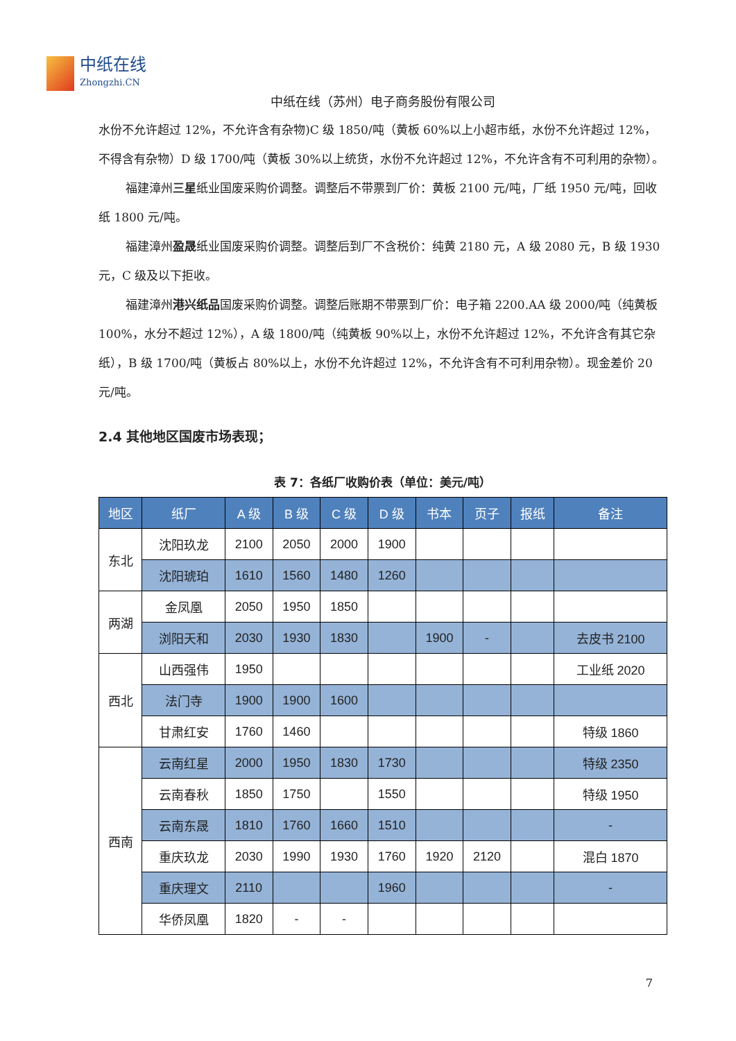中纸在线
Zhongzhi.CN
中纸在线（苏州）电子商务股份有限公司
水份不允许超过 12%，不允许含有杂物)C 级 1850/吨（黄板 60%以上小超市纸，水份不允许超过 12%，不得含有杂物）D 级 1700/吨（黄板 30%以上统货，水份不允许超过 12%，不允许含有不可利用的杂物）。
福建漳州三星纸业国废采购价调整。调整后不带票到厂价：黄板 2100 元/吨，厂纸 1950 元/吨，回收纸 1800 元/吨。
福建漳州盈晟纸业国废采购价调整。调整后到厂不含税价：纯黄 2180 元，A 级 2080 元，B 级 1930 元，C 级及以下拒收。
福建漳州港兴纸品国废采购价调整。调整后账期不带票到厂价：电子箱 2200.AA 级 2000/吨（纯黄板 100%，水分不超过 12%），A 级 1800/吨（纯黄板 90%以上，水份不允许超过 12%，不允许含有其它杂纸），B 级 1700/吨（黄板占 80%以上，水份不允许超过 12%，不允许含有不可利用杂物）。现金差价 20 元/吨。
2.4 其他地区国废市场表现；
表 7：各纸厂收购价表（单位：美元/吨）
| 地区 | 纸厂 | A 级 | B 级 | C 级 | D 级 | 书本 | 页子 | 报纸 | 备注 |
| --- | --- | --- | --- | --- | --- | --- | --- | --- | --- |
| 东北 | 沈阳玖龙 | 2100 | 2050 | 2000 | 1900 | | | | |
| | 沈阳琥珀 | 1610 | 1560 | 1480 | 1260 | | | | |
| 两湖 | 金凤凰 | 2050 | 1950 | 1850 | | | | | |
| | 浏阳天和 | 2030 | 1930 | 1830 | | 1900 | - | | 去皮书 2100 |
| 西北 | 山西强伟 | 1950 | | | | | | | 工业纸 2020 |
| | 法门寺 | 1900 | 1900 | 1600 | | | | | |
| | 甘肃红安 | 1760 | 1460 | | | | | | 特级 1860 |
| 西南 | 云南红星 | 2000 | 1950 | 1830 | 1730 | | | | 特级 2350 |
| | 云南春秋 | 1850 | 1750 | | 1550 | | | | 特级 1950 |
| | 云南东晟 | 1810 | 1760 | 1660 | 1510 | | | | - |
| | 重庆玖龙 | 2030 | 1990 | 1930 | 1760 | 1920 | 2120 | | 混白 1870 |
| | 重庆理文 | 2110 | | | 1960 | | | | - |
| | 华侨凤凰 | 1820 | - | - | | | | | |
7